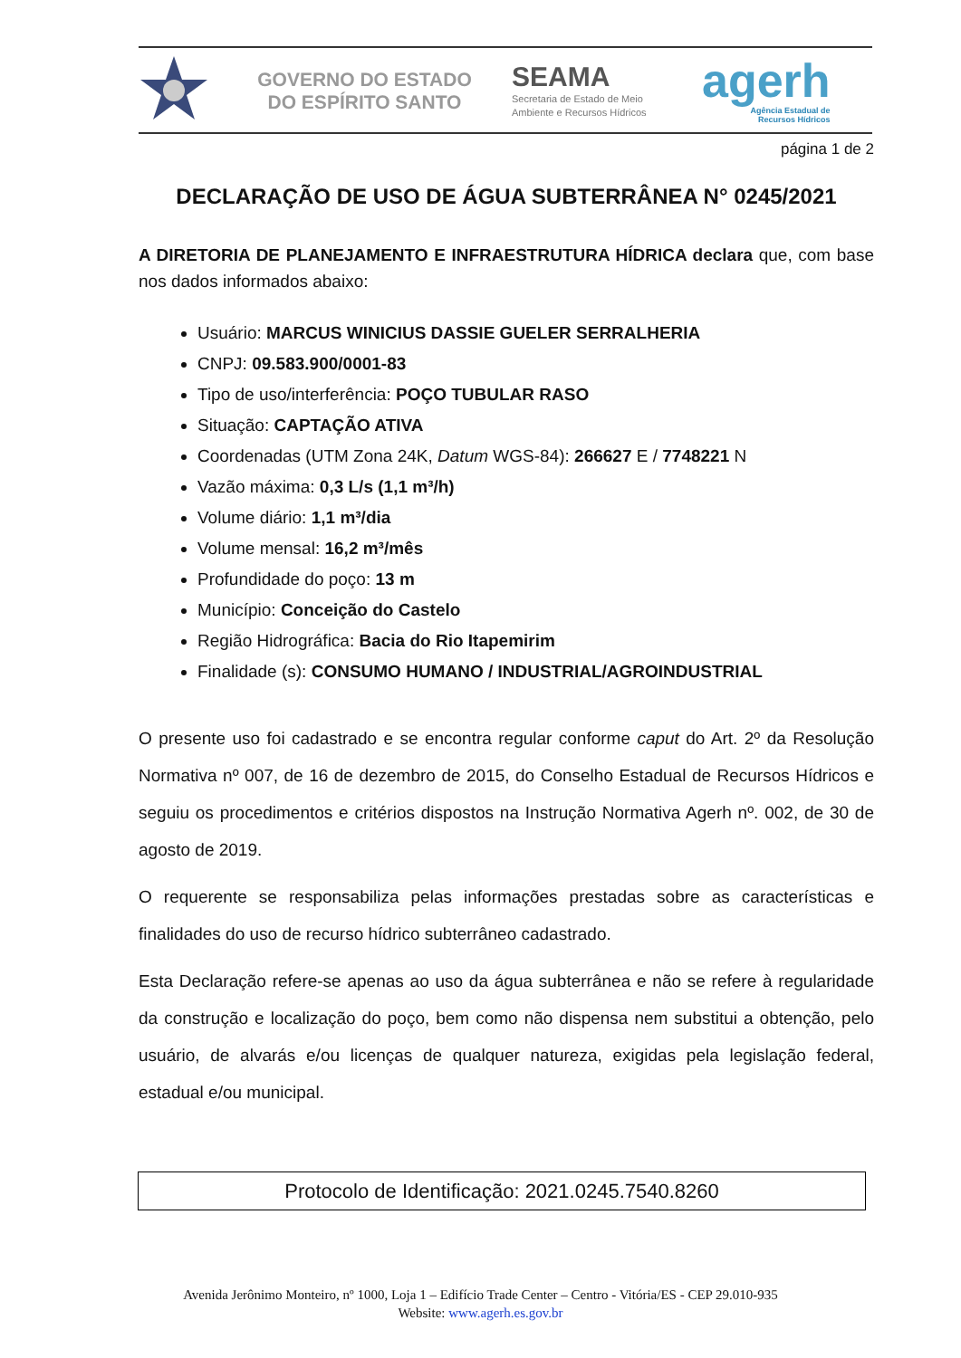GOVERNO DO ESTADO
DO ESPÍRITO SANTO
SEAMA
Secretaria de Estado de Meio
Ambiente e Recursos Hídricos
agerh
Agência Estadual de
Recursos Hídricos
página 1 de 2
DECLARAÇÃO DE USO DE ÁGUA SUBTERRÂNEA N° 0245/2021
A DIRETORIA DE PLANEJAMENTO E INFRAESTRUTURA HÍDRICA declara que, com base nos dados informados abaixo:
Usuário: MARCUS WINICIUS DASSIE GUELER SERRALHERIA
CNPJ: 09.583.900/0001-83
Tipo de uso/interferência: POÇO TUBULAR RASO
Situação: CAPTAÇÃO ATIVA
Coordenadas (UTM Zona 24K, Datum WGS-84): 266627 E / 7748221 N
Vazão máxima: 0,3 L/s (1,1 m³/h)
Volume diário: 1,1 m³/dia
Volume mensal: 16,2 m³/mês
Profundidade do poço: 13 m
Município: Conceição do Castelo
Região Hidrográfica: Bacia do Rio Itapemirim
Finalidade (s): CONSUMO HUMANO / INDUSTRIAL/AGROINDUSTRIAL
O presente uso foi cadastrado e se encontra regular conforme caput do Art. 2º da Resolução Normativa nº 007, de 16 de dezembro de 2015, do Conselho Estadual de Recursos Hídricos e seguiu os procedimentos e critérios dispostos na Instrução Normativa Agerh nº. 002, de 30 de agosto de 2019.
O requerente se responsabiliza pelas informações prestadas sobre as características e finalidades do uso de recurso hídrico subterrâneo cadastrado.
Esta Declaração refere-se apenas ao uso da água subterrânea e não se refere à regularidade da construção e localização do poço, bem como não dispensa nem substitui a obtenção, pelo usuário, de alvarás e/ou licenças de qualquer natureza, exigidas pela legislação federal, estadual e/ou municipal.
Protocolo de Identificação: 2021.0245.7540.8260
Avenida Jerônimo Monteiro, nº 1000, Loja 1 – Edifício Trade Center – Centro - Vitória/ES - CEP 29.010-935
Website: www.agerh.es.gov.br